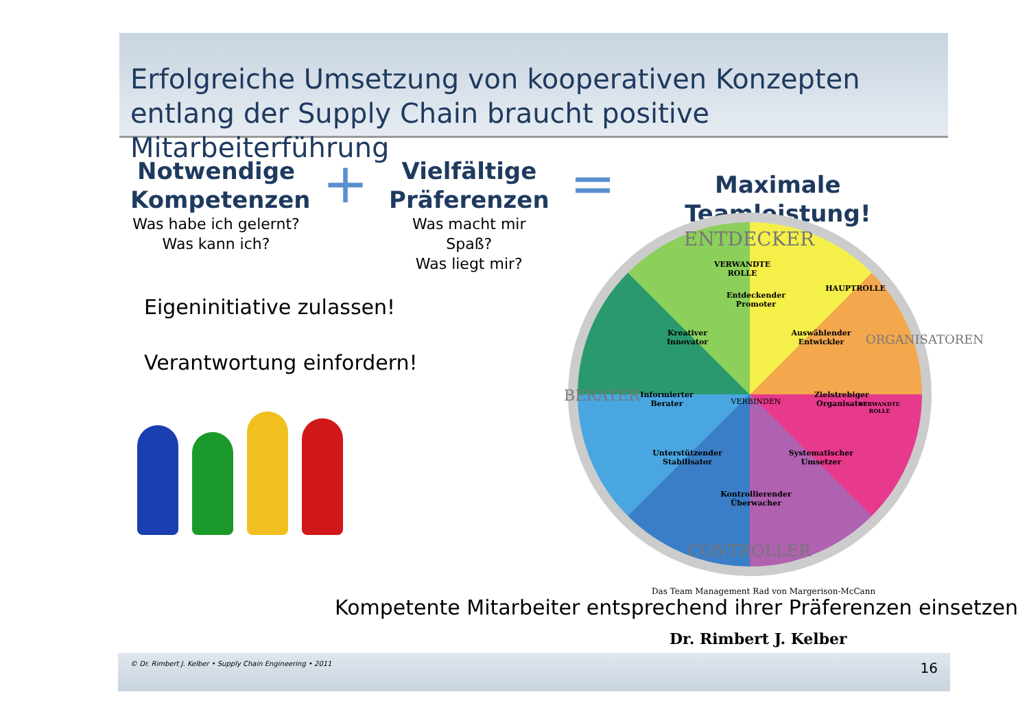Erfolgreiche Umsetzung von kooperativen Konzepten entlang der Supply Chain braucht positive Mitarbeiterführung
Notwendige Kompetenzen
Was habe ich gelernt?
Was kann ich?
+
Vielfältige Präferenzen
Was macht mir Spaß?
Was liegt mir?
=
Maximale Teamleistung!
Eigeninitiative zulassen!
Verantwortung einfordern!
ENTDECKER
VERWANDTE ROLLE
HAUPTROLLE
Entdeckender
Promoter
Kreativer
Innovator
Auswählender
Entwickler
BERATER
Informierter
Berater
VERBINDEN
Zielstrebiger
Organisator
ORGANISATOREN
VERWANDTE ROLLE
Unterstützender
Stabilisator
Systematischer
Umsetzer
Kontrollierender
Überwacher
CONTROLLER
Das Team Management Rad von Margerison-McCann
Kompetente Mitarbeiter entsprechend ihrer Präferenzen einsetzen
Dr. Rimbert J. Kelber
© Dr. Rimbert J. Kelber • Supply Chain Engineering • 2011 16